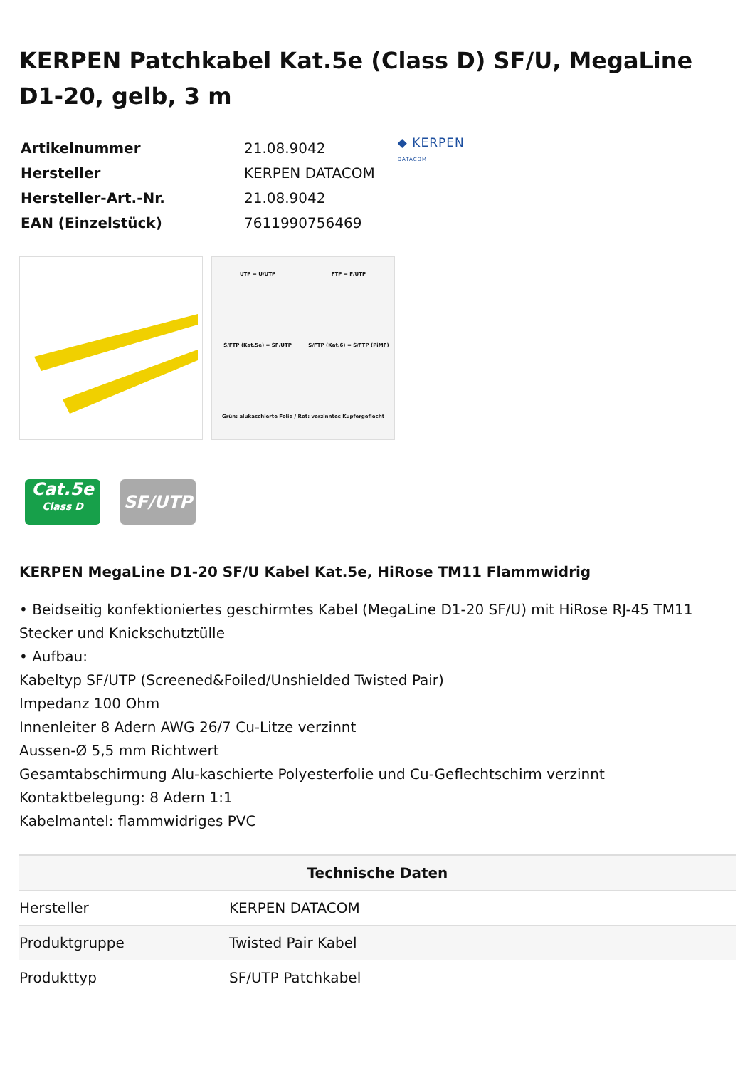KERPEN Patchkabel Kat.5e (Class D) SF/U, MegaLine D1-20, gelb, 3 m
| Artikelnummer | 21.08.9042 |
| Hersteller | KERPEN DATACOM |
| Hersteller-Art.-Nr. | 21.08.9042 |
| EAN (Einzelstück) | 7611990756469 |
◆ KERPEN
DATACOM
UTP = U/UTP
FTP = F/UTP
S/FTP (Kat.5e) = SF/UTP
S/FTP (Kat.6) = S/FTP (PiMF)
Grün: alukaschierte Folie / Rot: verzinntes Kupfergeflecht
Cat.5e
Class D
SF/UTP
KERPEN MegaLine D1-20 SF/U Kabel Kat.5e, HiRose TM11 Flammwidrig
• Beidseitig konfektioniertes geschirmtes Kabel (MegaLine D1-20 SF/U) mit HiRose RJ-45 TM11 Stecker und Knickschutztülle
• Aufbau:
Kabeltyp SF/UTP (Screened&Foiled/Unshielded Twisted Pair)
Impedanz 100 Ohm
Innenleiter 8 Adern AWG 26/7 Cu-Litze verzinnt
Aussen-Ø 5,5 mm Richtwert
Gesamtabschirmung Alu-kaschierte Polyesterfolie und Cu-Geflechtschirm verzinnt
Kontaktbelegung: 8 Adern 1:1
Kabelmantel: flammwidriges PVC
| Technische Daten | |
| --- | --- |
| Hersteller | KERPEN DATACOM |
| Produktgruppe | Twisted Pair Kabel |
| Produkttyp | SF/UTP Patchkabel |